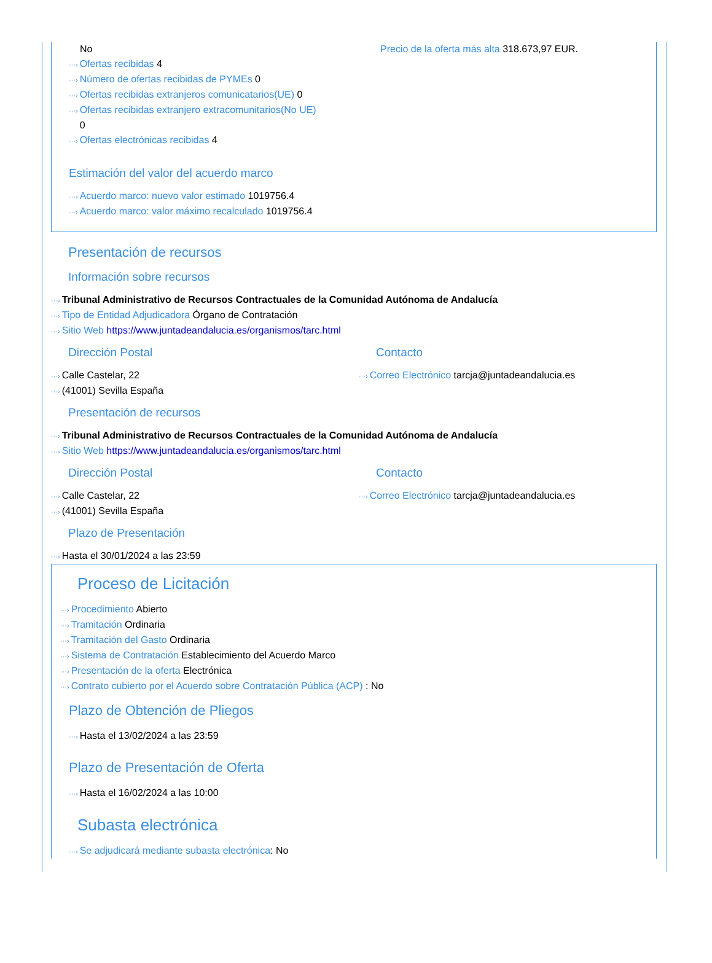No
···› Ofertas recibidas 4
···› Número de ofertas recibidas de PYMEs 0
···› Ofertas recibidas extranjeros comunicatarios(UE) 0
···› Ofertas recibidas extranjero extracomunitarios(No UE)
0
···› Ofertas electrónicas recibidas 4
Precio de la oferta más alta 318.673,97 EUR.
Estimación del valor del acuerdo marco
···› Acuerdo marco: nuevo valor estimado 1019756.4
···› Acuerdo marco: valor máximo recalculado 1019756.4
Presentación de recursos
Información sobre recursos
···› Tribunal Administrativo de Recursos Contractuales de la Comunidad Autónoma de Andalucía
···› Tipo de Entidad Adjudicadora Órgano de Contratación
···› Sitio Web https://www.juntadeandalucia.es/organismos/tarc.html
Dirección Postal
···› Calle Castelar, 22
···› (41001) Sevilla España
Contacto
···› Correo Electrónico tarcja@juntadeandalucia.es
Presentación de recursos
···› Tribunal Administrativo de Recursos Contractuales de la Comunidad Autónoma de Andalucía
···› Sitio Web https://www.juntadeandalucia.es/organismos/tarc.html
Dirección Postal
···› Calle Castelar, 22
···› (41001) Sevilla España
Contacto
···› Correo Electrónico tarcja@juntadeandalucia.es
Plazo de Presentación
···› Hasta el 30/01/2024 a las 23:59
Proceso de Licitación
···› Procedimiento Abierto
···› Tramitación Ordinaria
···› Tramitación del Gasto Ordinaria
···› Sistema de Contratación Establecimiento del Acuerdo Marco
···› Presentación de la oferta Electrónica
···› Contrato cubierto por el Acuerdo sobre Contratación Pública (ACP) : No
Plazo de Obtención de Pliegos
···› Hasta el 13/02/2024 a las 23:59
Plazo de Presentación de Oferta
···› Hasta el 16/02/2024 a las 10:00
Subasta electrónica
···› Se adjudicará mediante subasta electrónica: No